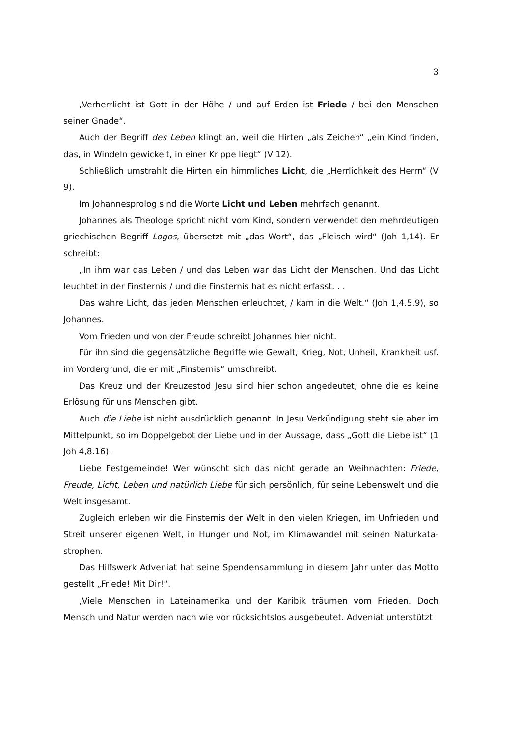3
„Verherrlicht ist Gott in der Höhe / und auf Erden ist Friede / bei den Menschen seiner Gnade“.
Auch der Begriff des Leben klingt an, weil die Hirten „als Zeichen“ „ein Kind finden, das, in Windeln gewickelt, in einer Krippe liegt“ (V 12).
Schließlich umstrahlt die Hirten ein himmliches Licht, die „Herrlichkeit des Herrn“ (V 9).
Im Johannesprolog sind die Worte Licht und Leben mehrfach genannt.
Johannes als Theologe spricht nicht vom Kind, sondern verwendet den mehrdeutigen griechischen Begriff Logos, übersetzt mit „das Wort“, das „Fleisch wird“ (Joh 1,14). Er schreibt:
„In ihm war das Leben / und das Leben war das Licht der Menschen. Und das Licht leuchtet in der Finsternis / und die Finsternis hat es nicht erfasst. . .
Das wahre Licht, das jeden Menschen erleuchtet, / kam in die Welt.“ (Joh 1,4.5.9), so Johannes.
Vom Frieden und von der Freude schreibt Johannes hier nicht.
Für ihn sind die gegensätzliche Begriffe wie Gewalt, Krieg, Not, Unheil, Krankheit usf. im Vordergrund, die er mit „Finsternis“ umschreibt.
Das Kreuz und der Kreuzestod Jesu sind hier schon angedeutet, ohne die es keine Erlösung für uns Menschen gibt.
Auch die Liebe ist nicht ausdrücklich genannt. In Jesu Verkündigung steht sie aber im Mittelpunkt, so im Doppelgebot der Liebe und in der Aussage, dass „Gott die Liebe ist“ (1 Joh 4,8.16).
Liebe Festgemeinde! Wer wünscht sich das nicht gerade an Weihnachten: Friede, Freude, Licht, Leben und natürlich Liebe für sich persönlich, für seine Lebenswelt und die Welt insgesamt.
Zugleich erleben wir die Finsternis der Welt in den vielen Kriegen, im Unfrieden und Streit unserer eigenen Welt, in Hunger und Not, im Klimawandel mit seinen Naturkata­strophen.
Das Hilfswerk Adveniat hat seine Spendensammlung in diesem Jahr unter das Motto gestellt „Friede! Mit Dir!“.
„Viele Menschen in Lateinamerika und der Karibik träumen vom Frieden. Doch Mensch und Natur werden nach wie vor rücksichtslos ausgebeutet. Adveniat unterstützt